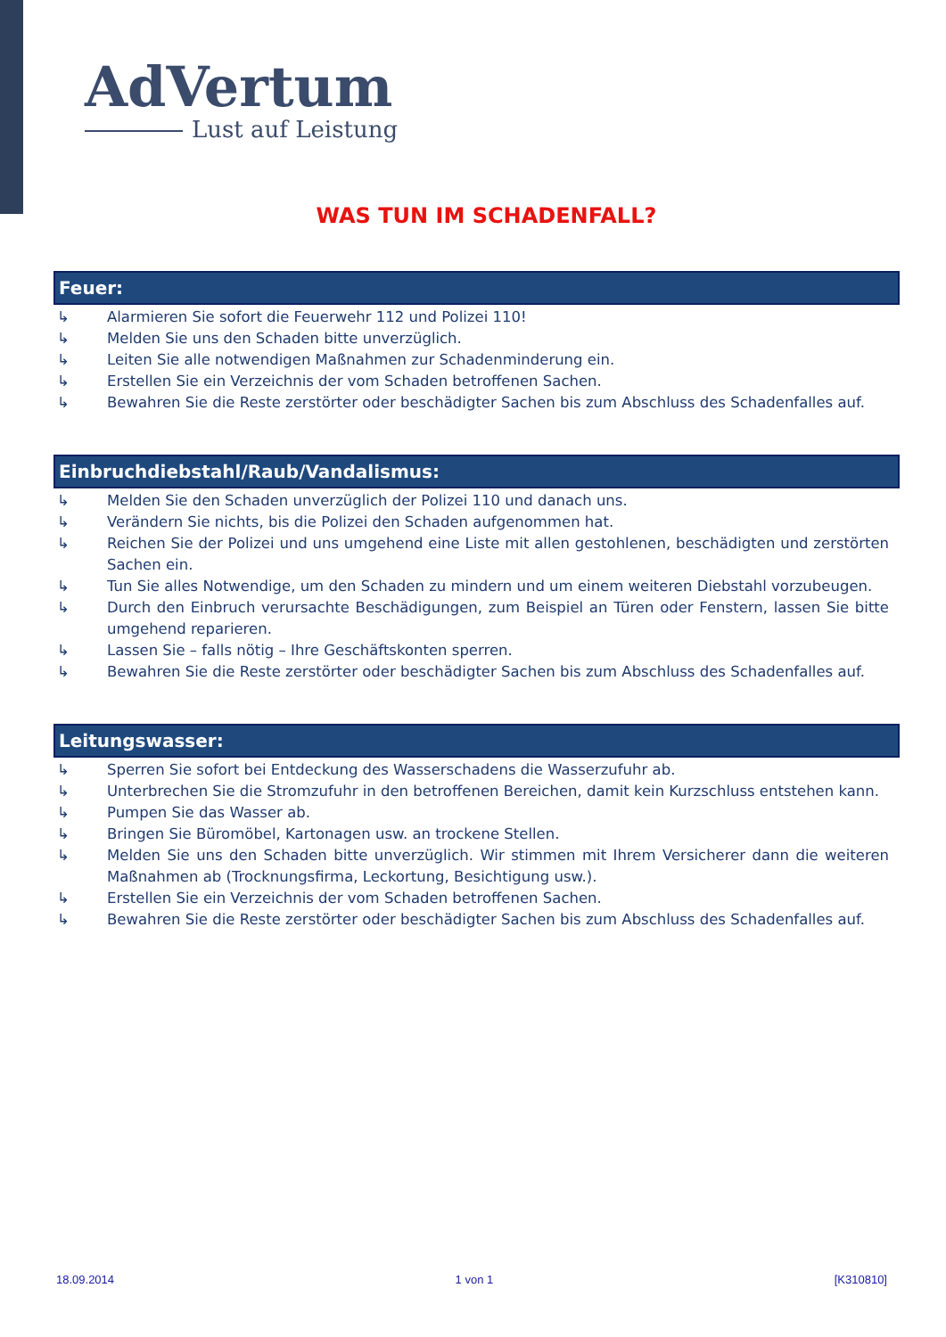AdVertum
Lust auf Leistung
WAS TUN IM SCHADENFALL?
Feuer:
↳ Alarmieren Sie sofort die Feuerwehr 112 und Polizei 110!
↳ Melden Sie uns den Schaden bitte unverzüglich.
↳ Leiten Sie alle notwendigen Maßnahmen zur Schadenminderung ein.
↳ Erstellen Sie ein Verzeichnis der vom Schaden betroffenen Sachen.
↳ Bewahren Sie die Reste zerstörter oder beschädigter Sachen bis zum Abschluss des Schadenfalles auf.
Einbruchdiebstahl/Raub/Vandalismus:
↳ Melden Sie den Schaden unverzüglich der Polizei 110 und danach uns.
↳ Verändern Sie nichts, bis die Polizei den Schaden aufgenommen hat.
↳ Reichen Sie der Polizei und uns umgehend eine Liste mit allen gestohlenen, beschädigten und zerstörten Sachen ein.
↳ Tun Sie alles Notwendige, um den Schaden zu mindern und um einem weiteren Diebstahl vorzubeugen.
↳ Durch den Einbruch verursachte Beschädigungen, zum Beispiel an Türen oder Fenstern, lassen Sie bitte umgehend reparieren.
↳ Lassen Sie – falls nötig – Ihre Geschäftskonten sperren.
↳ Bewahren Sie die Reste zerstörter oder beschädigter Sachen bis zum Abschluss des Schadenfalles auf.
Leitungswasser:
↳ Sperren Sie sofort bei Entdeckung des Wasserschadens die Wasserzufuhr ab.
↳ Unterbrechen Sie die Stromzufuhr in den betroffenen Bereichen, damit kein Kurzschluss entstehen kann.
↳ Pumpen Sie das Wasser ab.
↳ Bringen Sie Büromöbel, Kartonagen usw. an trockene Stellen.
↳ Melden Sie uns den Schaden bitte unverzüglich. Wir stimmen mit Ihrem Versicherer dann die weiteren Maßnahmen ab (Trocknungsfirma, Leckortung, Besichtigung usw.).
↳ Erstellen Sie ein Verzeichnis der vom Schaden betroffenen Sachen.
↳ Bewahren Sie die Reste zerstörter oder beschädigter Sachen bis zum Abschluss des Schadenfalles auf.
18.09.2014 1 von 1 [K310810]